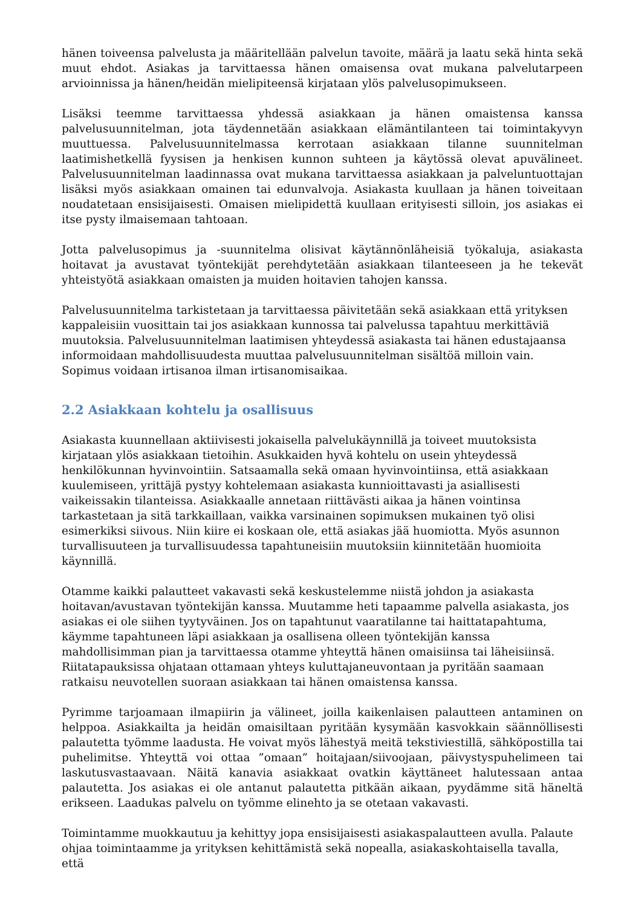hänen toiveensa palvelusta ja määritellään palvelun tavoite, määrä ja laatu sekä hinta sekä muut ehdot. Asiakas ja tarvittaessa hänen omaisensa ovat mukana palvelutarpeen arvioinnissa ja hänen/heidän mielipiteensä kirjataan ylös palvelusopimukseen.
Lisäksi teemme tarvittaessa yhdessä asiakkaan ja hänen omaistensa kanssa palvelusuunnitelman, jota täydennetään asiakkaan elämäntilanteen tai toimintakyvyn muuttuessa. Palvelusuunnitelmassa kerrotaan asiakkaan tilanne suunnitelman laatimishetkellä fyysisen ja henkisen kunnon suhteen ja käytössä olevat apuvälineet. Palvelusuunnitelman laadinnassa ovat mukana tarvittaessa asiakkaan ja palveluntuottajan lisäksi myös asiakkaan omainen tai edunvalvoja. Asiakasta kuullaan ja hänen toiveitaan noudatetaan ensisijaisesti. Omaisen mielipidettä kuullaan erityisesti silloin, jos asiakas ei itse pysty ilmaisemaan tahtoaan.
Jotta palvelusopimus ja -suunnitelma olisivat käytännönläheisiä työkaluja, asiakasta hoitavat ja avustavat työntekijät perehdytetään asiakkaan tilanteeseen ja he tekevät yhteistyötä asiakkaan omaisten ja muiden hoitavien tahojen kanssa.
Palvelusuunnitelma tarkistetaan ja tarvittaessa päivitetään sekä asiakkaan että yrityksen kappaleisiin vuosittain tai jos asiakkaan kunnossa tai palvelussa tapahtuu merkittäviä muutoksia. Palvelusuunnitelman laatimisen yhteydessä asiakasta tai hänen edustajaansa informoidaan mahdollisuudesta muuttaa palvelusuunnitelman sisältöä milloin vain. Sopimus voidaan irtisanoa ilman irtisanomisaikaa.
2.2 Asiakkaan kohtelu ja osallisuus
Asiakasta kuunnellaan aktiivisesti jokaisella palvelukäynnillä ja toiveet muutoksista kirjataan ylös asiakkaan tietoihin. Asukkaiden hyvä kohtelu on usein yhteydessä henkilökunnan hyvinvointiin. Satsaamalla sekä omaan hyvinvointiinsa, että asiakkaan kuulemiseen, yrittäjä pystyy kohtelemaan asiakasta kunnioittavasti ja asiallisesti vaikeissakin tilanteissa. Asiakkaalle annetaan riittävästi aikaa ja hänen vointinsa tarkastetaan ja sitä tarkkaillaan, vaikka varsinainen sopimuksen mukainen työ olisi esimerkiksi siivous. Niin kiire ei koskaan ole, että asiakas jää huomiotta. Myös asunnon turvallisuuteen ja turvallisuudessa tapahtuneisiin muutoksiin kiinnitetään huomioita käynnillä.
Otamme kaikki palautteet vakavasti sekä keskustelemme niistä johdon ja asiakasta hoitavan/avustavan työntekijän kanssa. Muutamme heti tapaamme palvella asiakasta, jos asiakas ei ole siihen tyytyväinen. Jos on tapahtunut vaaratilanne tai haittatapahtuma, käymme tapahtuneen läpi asiakkaan ja osallisena olleen työntekijän kanssa mahdollisimman pian ja tarvittaessa otamme yhteyttä hänen omaisiinsa tai läheisiinsä. Riitatapauksissa ohjataan ottamaan yhteys kuluttajaneuvontaan ja pyritään saamaan ratkaisu neuvotellen suoraan asiakkaan tai hänen omaistensa kanssa.
Pyrimme tarjoamaan ilmapiirin ja välineet, joilla kaikenlaisen palautteen antaminen on helppoa. Asiakkailta ja heidän omaisiltaan pyritään kysymään kasvokkain säännöllisesti palautetta työmme laadusta. He voivat myös lähestyä meitä tekstiviestillä, sähköpostilla tai puhelimitse. Yhteyttä voi ottaa ”omaan” hoitajaan/siivoojaan, päivystyspuhelimeen tai laskutusvastaavaan. Näitä kanavia asiakkaat ovatkin käyttäneet halutessaan antaa palautetta. Jos asiakas ei ole antanut palautetta pitkään aikaan, pyydämme sitä häneltä erikseen. Laadukas palvelu on työmme elinehto ja se otetaan vakavasti.
Toimintamme muokkautuu ja kehittyy jopa ensisijaisesti asiakaspalautteen avulla. Palaute ohjaa toimintaamme ja yrityksen kehittämistä sekä nopealla, asiakaskohtaisella tavalla, että